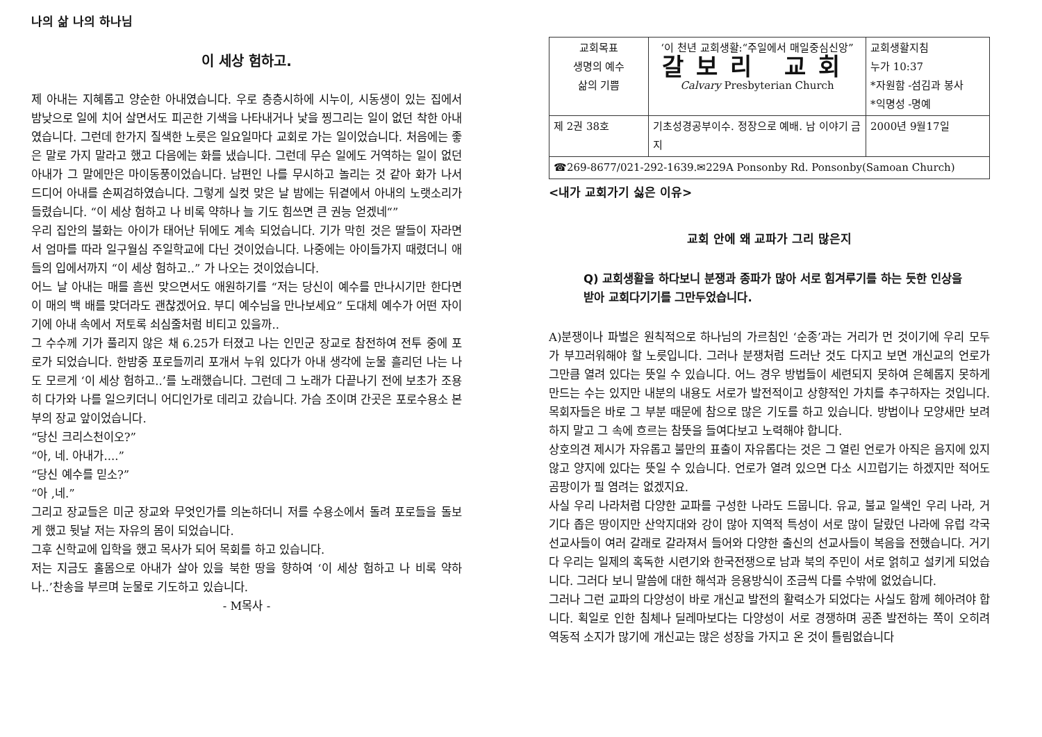나의 삶 나의 하나님
이 세상 험하고.
제 아내는 지혜롭고 양순한 아내였습니다. 우로 층층시하에 시누이, 시동생이 있는 집에서 밤낮으로 일에 치어 살면서도 피곤한 기색을 나타내거나 낯을 찡그리는 일이 없던 착한 아내였습니다. 그런데 한가지 질색한 노릇은 일요일마다 교회로 가는 일이었습니다. 처음에는 좋은 말로 가지 말라고 했고 다음에는 화를 냈습니다. 그런데 무슨 일에도 거역하는 일이 없던 아내가 그 말에만은 마이동풍이었습니다. 남편인 나를 무시하고 놀리는 것 같아 화가 나서 드디어 아내를 손찌검하였습니다. 그렇게 실컷 맞은 날 밤에는 뒤곁에서 아내의 노랫소리가 들렸습니다. “이 세상 험하고 나 비록 약하나 늘 기도 힘쓰면 큰 권능 얻겠네“”
우리 집안의 불화는 아이가 태어난 뒤에도 계속 되었습니다. 기가 막힌 것은 딸들이 자라면서 엄마를 따라 일구월심 주일학교에 다닌 것이었습니다. 나중에는 아이들가지 때렸더니 애들의 입에서까지 “이 세상 험하고..” 가 나오는 것이었습니다.
어느 날 아내는 매를 흠씬 맞으면서도 애원하기를 “저는 당신이 예수를 만나시기만 한다면 이 매의 백 배를 맞더라도 괜찮겠어요. 부디 예수님을 만나보세요” 도대체 예수가 어떤 자이기에 아내 속에서 저토록 쇠심줄처럼 비티고 있을까..
그 수수께 기가 풀리지 않은 채 6.25가 터졌고 나는 인민군 장교로 참전하여 전투 중에 포로가 되었습니다. 한밤중 포로들끼리 포개서 누워 있다가 아내 생각에 눈물 흘리던 나는 나도 모르게 ‘이 세상 험하고..’를 노래했습니다. 그런데 그 노래가 다끝나기 전에 보초가 조용히 다가와 나를 일으키더니 어디인가로 데리고 갔습니다. 가슴 조이며 간곳은 포로수용소 본부의 장교 앞이었습니다.
“당신 크리스천이오?”
“아, 네. 아내가....”
“당신 예수를 믿소?”
“아 ,네.”
그리고 장교들은 미군 장교와 무엇인가를 의논하더니 저를 수용소에서 돌려 포로들을 돌보게 했고 뒷날 저는 자유의 몸이 되었습니다.
그후 신학교에 입학을 했고 목사가 되어 목회를 하고 있습니다.
저는 지금도 홀몸으로 아내가 살아 있을 북한 땅을 향하여 ‘이 세상 험하고 나 비록 약하나..’찬송을 부르며 눈물로 기도하고 있습니다.
- M목사 -
| 교회목표 생명의 예수 삶의 기쁨 | ‘이 천년 교회생활:“주일에서 매일중심신앙” 갈보리 교회 Calvary Presbyterian Church | 교회생활지침 누가 10:37 *자원함 -섬김과 봉사 *익명성 -명예 |
| 제 2권 38호 | 기초성경공부이수. 정장으로 예배. 남 이야기 금지 | 2000년 9월17일 |
| ☎269-8677/021-292-1639.✉229A Ponsonby Rd. Ponsonby(Samoan Church) | | |
<내가 교회가기 싫은 이유>
교회 안에 왜 교파가 그리 많은지
Q) 교회생활을 하다보니 분쟁과 종파가 많아 서로 힘겨루기를 하는 듯한 인상을 받아 교회다기기를 그만두었습니다.
A)분쟁이나 파벌은 원칙적으로 하나님의 가르침인 ‘순종’과는 거리가 먼 것이기에 우리 모두가 부끄러워해야 할 노릇입니다. 그러나 분쟁처럼 드러난 것도 다지고 보면 개신교의 언로가 그만큼 열려 있다는 뜻일 수 있습니다. 어느 경우 방법들이 세련되지 못하여 은혜롭지 못하게 만드는 수는 있지만 내분의 내용도 서로가 발전적이고 상향적인 가치를 추구하자는 것입니다. 목회자들은 바로 그 부분 때문에 참으로 많은 기도를 하고 있습니다. 방법이나 모양새만 보려 하지 말고 그 속에 흐르는 참뜻을 들여다보고 노력해야 합니다.
상호의견 제시가 자유롭고 불만의 표출이 자유롭다는 것은 그 열린 언로가 아직은 음지에 있지 않고 양지에 있다는 뜻일 수 있습니다. 언로가 열려 있으면 다소 시끄럽기는 하겠지만 적어도 곰팡이가 필 염려는 없겠지요.
사실 우리 나라처럼 다양한 교파를 구성한 나라도 드뭅니다. 유교, 불교 일색인 우리 나라, 거기다 좁은 땅이지만 산악지대와 강이 많아 지역적 특성이 서로 많이 달랐던 나라에 유럽 각국 선교사들이 여러 갈래로 갈라져서 들어와 다양한 출신의 선교사들이 복음을 전했습니다. 거기다 우리는 일제의 혹독한 시련기와 한국전쟁으로 남과 북의 주민이 서로 얽히고 설키게 되었습니다. 그러다 보니 말씀에 대한 해석과 응용방식이 조금씩 다를 수밖에 없었습니다.
그러나 그런 교파의 다양성이 바로 개신교 발전의 활력소가 되었다는 사실도 함께 헤아려야 합니다. 획일로 인한 침체나 딜레마보다는 다양성이 서로 경쟁하며 공존 발전하는 쪽이 오히려 역동적 소지가 많기에 개신교는 많은 성장을 가지고 온 것이 틀림없습니다